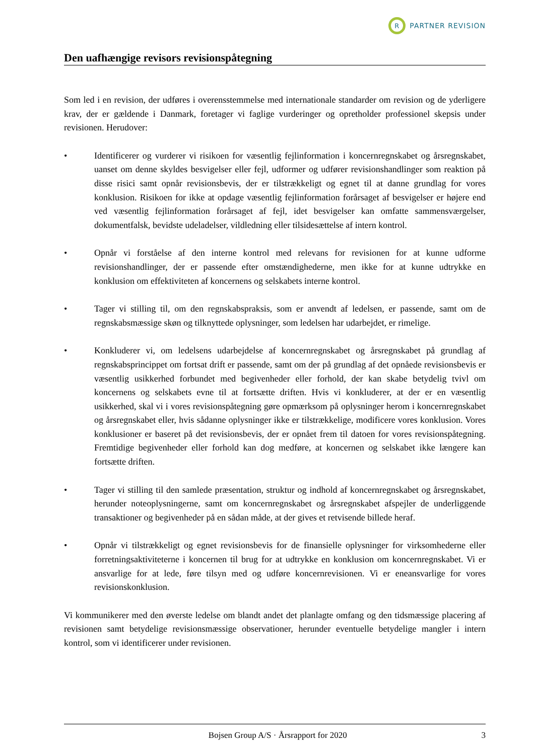R PARTNER REVISION
Den uafhængige revisors revisionspåtegning
Som led i en revision, der udføres i overensstemmelse med internationale standarder om revision og de yderligere krav, der er gældende i Danmark, foretager vi faglige vurderinger og opretholder professionel skepsis under revisionen. Herudover:
• Identificerer og vurderer vi risikoen for væsentlig fejlinformation i koncernregnskabet og årsregnskabet, uanset om denne skyldes besvigelser eller fejl, udformer og udfører revisionshandlinger som reaktion på disse risici samt opnår revisionsbevis, der er tilstrækkeligt og egnet til at danne grundlag for vores konklusion. Risikoen for ikke at opdage væsentlig fejlinformation forårsaget af besvigelser er højere end ved væsentlig fejlinformation forårsaget af fejl, idet besvigelser kan omfatte sammensværgelser, dokumentfalsk, bevidste udeladelser, vildledning eller tilsidesættelse af intern kontrol.
• Opnår vi forståelse af den interne kontrol med relevans for revisionen for at kunne udforme revisionshandlinger, der er passende efter omstændighederne, men ikke for at kunne udtrykke en konklusion om effektiviteten af koncernens og selskabets interne kontrol.
• Tager vi stilling til, om den regnskabspraksis, som er anvendt af ledelsen, er passende, samt om de regnskabsmæssige skøn og tilknyttede oplysninger, som ledelsen har udarbejdet, er rimelige.
• Konkluderer vi, om ledelsens udarbejdelse af koncernregnskabet og årsregnskabet på grundlag af regnskabsprincippet om fortsat drift er passende, samt om der på grundlag af det opnåede revisionsbevis er væsentlig usikkerhed forbundet med begivenheder eller forhold, der kan skabe betydelig tvivl om koncernens og selskabets evne til at fortsætte driften. Hvis vi konkluderer, at der er en væsentlig usikkerhed, skal vi i vores revisionspåtegning gøre opmærksom på oplysninger herom i koncernregnskabet og årsregnskabet eller, hvis sådanne oplysninger ikke er tilstrækkelige, modificere vores konklusion. Vores konklusioner er baseret på det revisionsbevis, der er opnået frem til datoen for vores revisionspåtegning. Fremtidige begivenheder eller forhold kan dog medføre, at koncernen og selskabet ikke længere kan fortsætte driften.
• Tager vi stilling til den samlede præsentation, struktur og indhold af koncernregnskabet og årsregnskabet, herunder noteoplysningerne, samt om koncernregnskabet og årsregnskabet afspejler de underliggende transaktioner og begivenheder på en sådan måde, at der gives et retvisende billede heraf.
• Opnår vi tilstrækkeligt og egnet revisionsbevis for de finansielle oplysninger for virksomhederne eller forretningsaktiviteterne i koncernen til brug for at udtrykke en konklusion om koncernregnskabet. Vi er ansvarlige for at lede, føre tilsyn med og udføre koncernrevisionen. Vi er eneansvarlige for vores revisionskonklusion.
Vi kommunikerer med den øverste ledelse om blandt andet det planlagte omfang og den tidsmæssige placering af revisionen samt betydelige revisionsmæssige observationer, herunder eventuelle betydelige mangler i intern kontrol, som vi identificerer under revisionen.
Bojsen Group A/S · Årsrapport for 2020 3